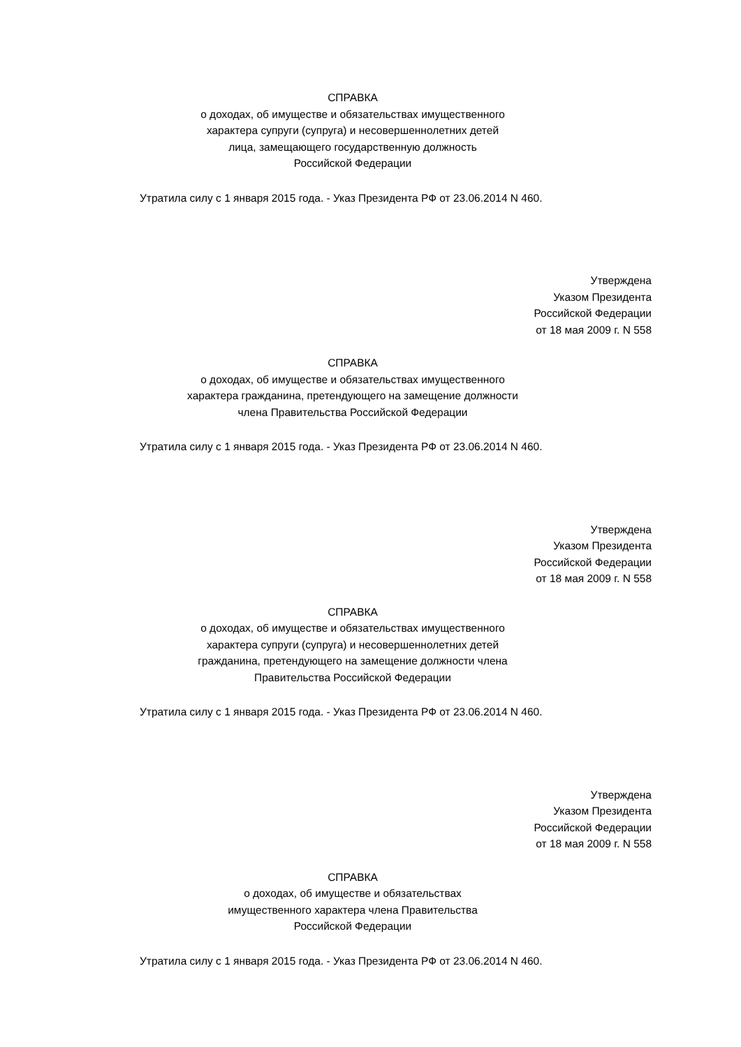СПРАВКА
о доходах, об имуществе и обязательствах имущественного
характера супруги (супруга) и несовершеннолетних детей
лица, замещающего государственную должность
Российской Федерации
Утратила силу с 1 января 2015 года. - Указ Президента РФ от 23.06.2014 N 460.
Утверждена
Указом Президента
Российской Федерации
от 18 мая 2009 г. N 558
СПРАВКА
о доходах, об имуществе и обязательствах имущественного
характера гражданина, претендующего на замещение должности
члена Правительства Российской Федерации
Утратила силу с 1 января 2015 года. - Указ Президента РФ от 23.06.2014 N 460.
Утверждена
Указом Президента
Российской Федерации
от 18 мая 2009 г. N 558
СПРАВКА
о доходах, об имуществе и обязательствах имущественного
характера супруги (супруга) и несовершеннолетних детей
гражданина, претендующего на замещение должности члена
Правительства Российской Федерации
Утратила силу с 1 января 2015 года. - Указ Президента РФ от 23.06.2014 N 460.
Утверждена
Указом Президента
Российской Федерации
от 18 мая 2009 г. N 558
СПРАВКА
о доходах, об имуществе и обязательствах
имущественного характера члена Правительства
Российской Федерации
Утратила силу с 1 января 2015 года. - Указ Президента РФ от 23.06.2014 N 460.